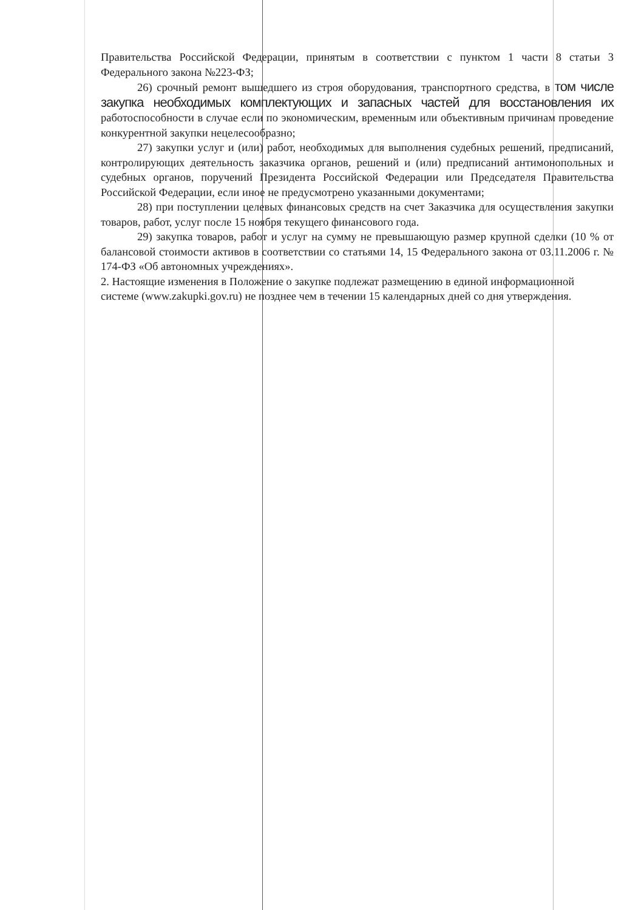Правительства Российской Федерации, принятым в соответствии с пунктом 1 части 8 статьи 3 Федерального закона №223-ФЗ;
26) срочный ремонт вышедшего из строя оборудования, транспортного средства, в том числе закупка необходимых комплектующих и запасных частей для восстановления их работоспособности в случае если по экономическим, временным или объективным причинам проведение конкурентной закупки нецелесообразно;
27) закупки услуг и (или) работ, необходимых для выполнения судебных решений, предписаний, контролирующих деятельность заказчика органов, решений и (или) предписаний антимонопольных и судебных органов, поручений Президента Российской Федерации или Председателя Правительства Российской Федерации, если иное не предусмотрено указанными документами;
28) при поступлении целевых финансовых средств на счет Заказчика для осуществления закупки товаров, работ, услуг после 15 ноября текущего финансового года.
29) закупка товаров, работ и услуг на сумму не превышающую размер крупной сделки (10 % от балансовой стоимости активов в соответствии со статьями 14, 15 Федерального закона от 03.11.2006 г. № 174-ФЗ «Об автономных учреждениях».
2. Настоящие изменения в Положение о закупке подлежат размещению в единой информационной системе (www.zakupki.gov.ru) не позднее чем в течении 15 календарных дней со дня утверждения.